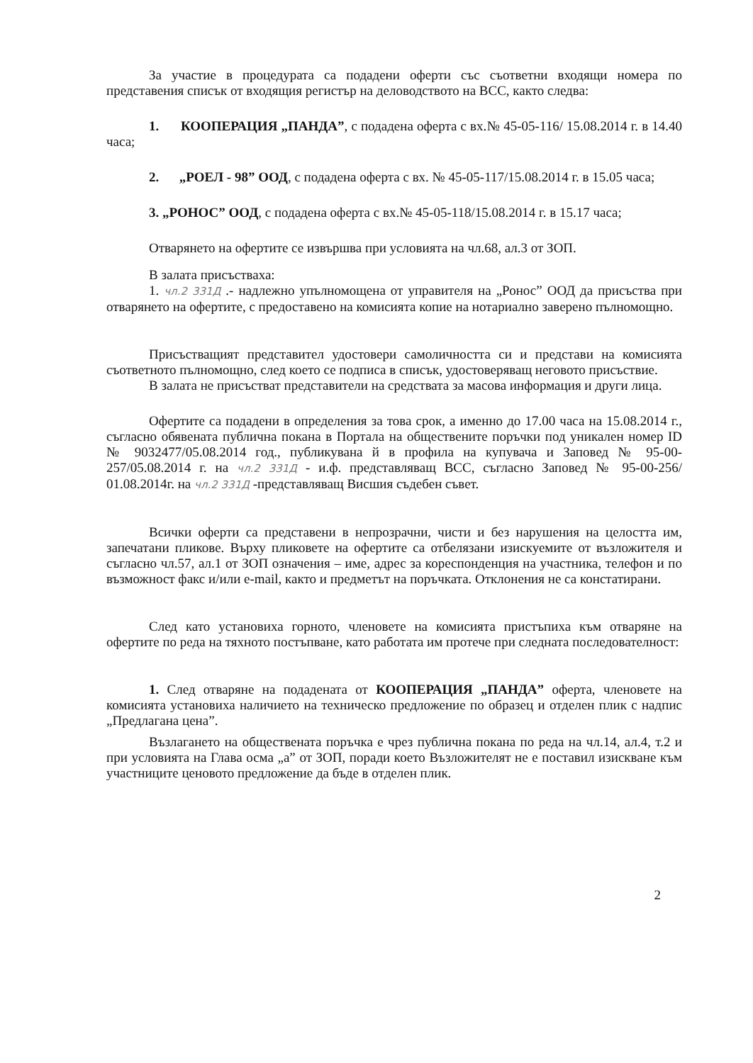За участие в процедурата са подадени оферти със съответни входящи номера по представения списък от входящия регистър на деловодството на ВСС, както следва:
1. КООПЕРАЦИЯ „ПАНДА”, с подадена оферта с вх.№ 45-05-116/ 15.08.2014 г. в 14.40 часа;
2. „РОЕЛ - 98” ООД, с подадена оферта с вх. № 45-05-117/15.08.2014 г. в 15.05 часа;
3. „РОНОС” ООД, с подадена оферта с вх.№ 45-05-118/15.08.2014 г. в 15.17 часа;
Отварянето на офертите се извършва при условията на чл.68, ал.3 от ЗОП.
В залата присъстваха:
1. чл.2 331Д .- надлежно упълномощена от управителя на „Ронос” ООД да присъства при отварянето на офертите, с предоставено на комисията копие на нотариално заверено пълномощно.
Присъстващият представител удостовери самоличността си и представи на комисията съответното пълномощно, след което се подписа в списък, удостоверяващ неговото присъствие.
В залата не присъстват представители на средствата за масова информация и други лица.
Офертите са подадени в определения за това срок, а именно до 17.00 часа на 15.08.2014 г., съгласно обявената публична покана в Портала на обществените поръчки под уникален номер ID № 9032477/05.08.2014 год., публикувана й в профила на купувача и Заповед № 95-00-257/05.08.2014 г. на чл.2 331Д - и.ф. представляващ ВСС, съгласно Заповед № 95-00-256/ 01.08.2014г. на чл.2 331Д -представляващ Висшия съдебен съвет.
Всички оферти са представени в непрозрачни, чисти и без нарушения на целостта им, запечатани пликове. Върху пликовете на офертите са отбелязани изискуемите от възложителя и съгласно чл.57, ал.1 от ЗОП означения – име, адрес за кореспонденция на участника, телефон и по възможност факс и/или e-mail, както и предметът на поръчката. Отклонения не са констатирани.
След като установиха горното, членовете на комисията пристъпиха към отваряне на офертите по реда на тяхното постъпване, като работата им протече при следната последователност:
1. След отваряне на подадената от КООПЕРАЦИЯ „ПАНДА” оферта, членовете на комисията установиха наличието на техническо предложение по образец и отделен плик с надпис „Предлагана цена”.
Възлагането на обществената поръчка е чрез публична покана по реда на чл.14, ал.4, т.2 и при условията на Глава осма „а” от ЗОП, поради което Възложителят не е поставил изискване към участниците ценовото предложение да бъде в отделен плик.
2